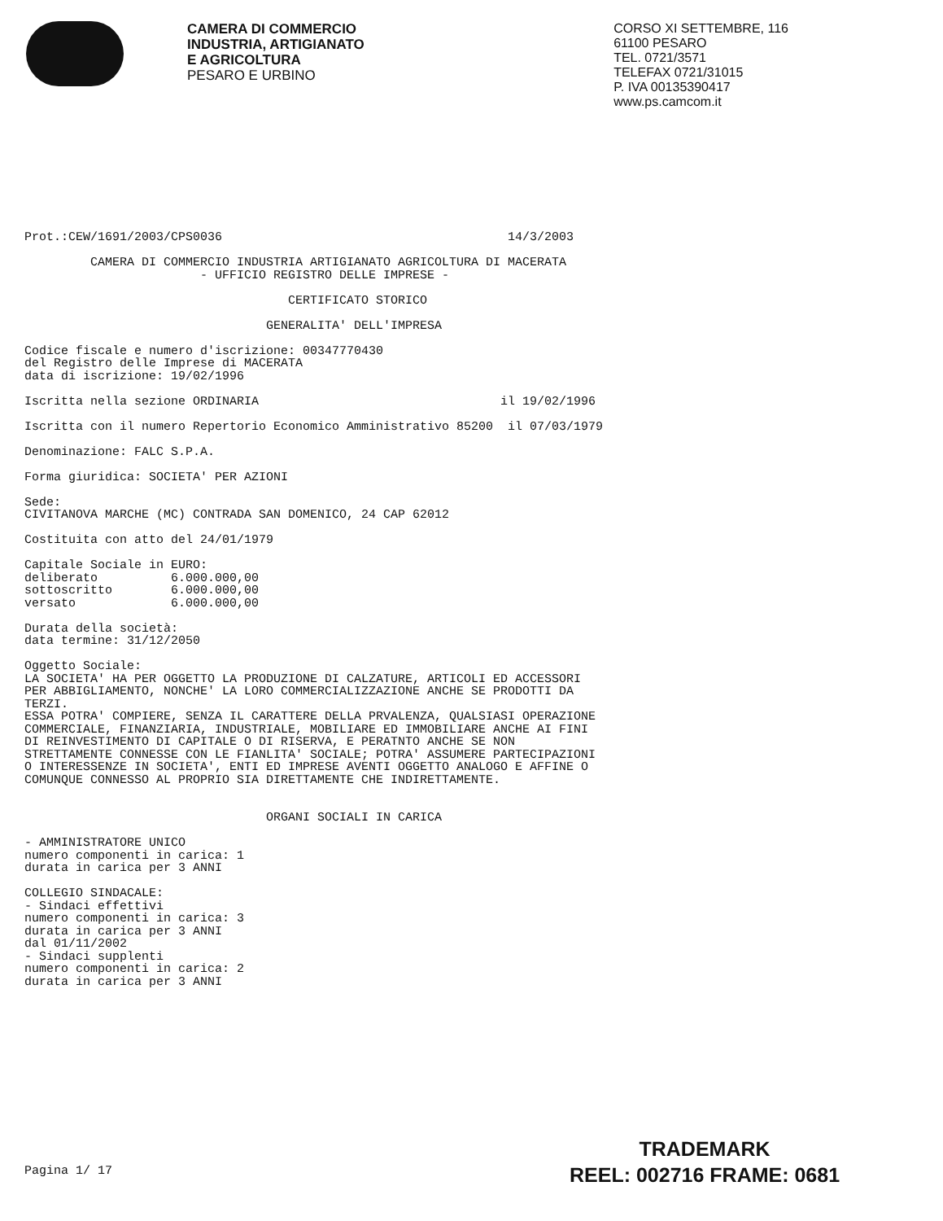CAMERA DI COMMERCIO
INDUSTRIA, ARTIGIANATO
E AGRICOLTURA
PESARO E URBINO
CORSO XI SETTEMBRE, 116
61100 PESARO
TEL. 0721/3571
TELEFAX 0721/31015
P. IVA 00135390417
www.ps.camcom.it
Prot.:CEW/1691/2003/CPS0036                                       14/3/2003

         CAMERA DI COMMERCIO INDUSTRIA ARTIGIANATO AGRICOLTURA DI MACERATA
                        - UFFICIO REGISTRO DELLE IMPRESE -

                                    CERTIFICATO STORICO

                                 GENERALITA' DELL'IMPRESA

Codice fiscale e numero d'iscrizione: 00347770430
del Registro delle Imprese di MACERATA
data di iscrizione: 19/02/1996

Iscritta nella sezione ORDINARIA                                 il 19/02/1996

Iscritta con il numero Repertorio Economico Amministrativo 85200  il 07/03/1979

Denominazione: FALC S.P.A.

Forma giuridica: SOCIETA' PER AZIONI

Sede:
CIVITANOVA MARCHE (MC) CONTRADA SAN DOMENICO, 24 CAP 62012

Costituita con atto del 24/01/1979

Capitale Sociale in EURO:
deliberato          6.000.000,00
sottoscritto        6.000.000,00
versato             6.000.000,00

Durata della società:
data termine: 31/12/2050

Oggetto Sociale:
LA SOCIETA' HA PER OGGETTO LA PRODUZIONE DI CALZATURE, ARTICOLI ED ACCESSORI
PER ABBIGLIAMENTO, NONCHE' LA LORO COMMERCIALIZZAZIONE ANCHE SE PRODOTTI DA
TERZI.
ESSA POTRA' COMPIERE, SENZA IL CARATTERE DELLA PRVALENZA, QUALSIASI OPERAZIONE
COMMERCIALE, FINANZIARIA, INDUSTRIALE, MOBILIARE ED IMMOBILIARE ANCHE AI FINI
DI REINVESTIMENTO DI CAPITALE O DI RISERVA, E PERATNTO ANCHE SE NON
STRETTAMENTE CONNESSE CON LE FIANLITA' SOCIALE; POTRA' ASSUMERE PARTECIPAZIONI
O INTERESSENZE IN SOCIETA', ENTI ED IMPRESE AVENTI OGGETTO ANALOGO E AFFINE O
COMUNQUE CONNESSO AL PROPRIO SIA DIRETTAMENTE CHE INDIRETTAMENTE.


                                 ORGANI SOCIALI IN CARICA

- AMMINISTRATORE UNICO
numero componenti in carica: 1
durata in carica per 3 ANNI

COLLEGIO SINDACALE:
- Sindaci effettivi
numero componenti in carica: 3
durata in carica per 3 ANNI
dal 01/11/2002
- Sindaci supplenti
numero componenti in carica: 2
durata in carica per 3 ANNI














Pagina 1/ 17
TRADEMARK
REEL: 002716 FRAME: 0681